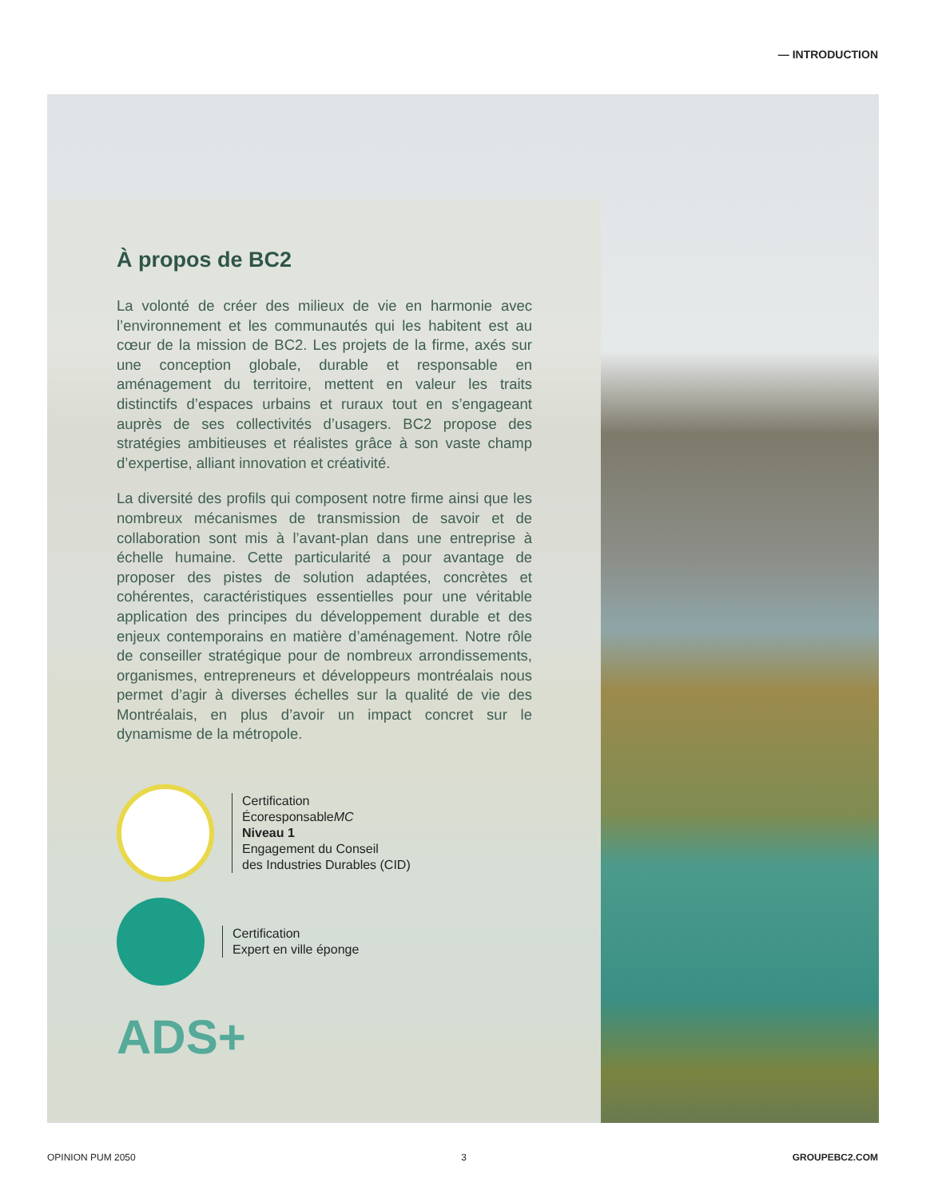— INTRODUCTION
À propos de BC2
La volonté de créer des milieux de vie en harmonie avec l’environnement et les communautés qui les habitent est au cœur de la mission de BC2. Les projets de la firme, axés sur une conception globale, durable et responsable en aménagement du territoire, mettent en valeur les traits distinctifs d’espaces urbains et ruraux tout en s’engageant auprès de ses collectivités d’usagers. BC2 propose des stratégies ambitieuses et réalistes grâce à son vaste champ d’expertise, alliant innovation et créativité.
La diversité des profils qui composent notre firme ainsi que les nombreux mécanismes de transmission de savoir et de collaboration sont mis à l’avant-plan dans une entreprise à échelle humaine. Cette particularité a pour avantage de proposer des pistes de solution adaptées, concrètes et cohérentes, caractéristiques essentielles pour une véritable application des principes du développement durable et des enjeux contemporains en matière d’aménagement. Notre rôle de conseiller stratégique pour de nombreux arrondissements, organismes, entrepreneurs et développeurs montréalais nous permet d’agir à diverses échelles sur la qualité de vie des Montréalais, en plus d’avoir un impact concret sur le dynamisme de la métropole.
Certification
ÉcoresponsableMC
Niveau 1
Engagement du Conseil
des Industries Durables (CID)
Certification
Expert en ville éponge
ADS+
OPINION PUM 2050 3 GROUPEBC2.COM